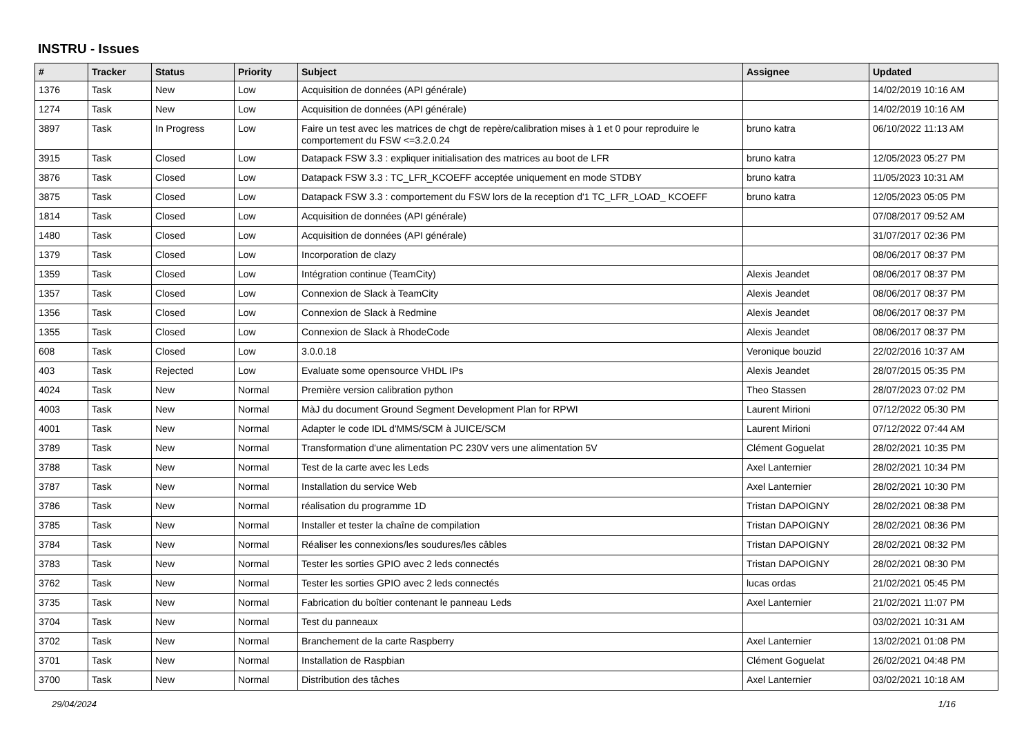INSTRU - Issues
| # | Tracker | Status | Priority | Subject | Assignee | Updated |
| --- | --- | --- | --- | --- | --- | --- |
| 1376 | Task | New | Low | Acquisition de données (API générale) | | 14/02/2019 10:16 AM |
| 1274 | Task | New | Low | Acquisition de données (API générale) | | 14/02/2019 10:16 AM |
| 3897 | Task | In Progress | Low | Faire un test avec les matrices de chgt de repère/calibration mises à 1 et 0 pour reproduire le comportement du FSW <=3.2.0.24 | bruno katra | 06/10/2022 11:13 AM |
| 3915 | Task | Closed | Low | Datapack FSW 3.3 : expliquer initialisation des matrices au boot de LFR | bruno katra | 12/05/2023 05:27 PM |
| 3876 | Task | Closed | Low | Datapack FSW 3.3 : TC_LFR_KCOEFF acceptée uniquement en mode STDBY | bruno katra | 11/05/2023 10:31 AM |
| 3875 | Task | Closed | Low | Datapack FSW 3.3 : comportement du FSW lors de la reception d'1 TC_LFR_LOAD_ KCOEFF | bruno katra | 12/05/2023 05:05 PM |
| 1814 | Task | Closed | Low | Acquisition de données (API générale) | | 07/08/2017 09:52 AM |
| 1480 | Task | Closed | Low | Acquisition de données (API générale) | | 31/07/2017 02:36 PM |
| 1379 | Task | Closed | Low | Incorporation de clazy | | 08/06/2017 08:37 PM |
| 1359 | Task | Closed | Low | Intégration continue (TeamCity) | Alexis Jeandet | 08/06/2017 08:37 PM |
| 1357 | Task | Closed | Low | Connexion de Slack à TeamCity | Alexis Jeandet | 08/06/2017 08:37 PM |
| 1356 | Task | Closed | Low | Connexion de Slack à Redmine | Alexis Jeandet | 08/06/2017 08:37 PM |
| 1355 | Task | Closed | Low | Connexion de Slack à RhodeCode | Alexis Jeandet | 08/06/2017 08:37 PM |
| 608 | Task | Closed | Low | 3.0.0.18 | Veronique bouzid | 22/02/2016 10:37 AM |
| 403 | Task | Rejected | Low | Evaluate some opensource VHDL IPs | Alexis Jeandet | 28/07/2015 05:35 PM |
| 4024 | Task | New | Normal | Première version calibration python | Theo Stassen | 28/07/2023 07:02 PM |
| 4003 | Task | New | Normal | MàJ du document Ground Segment Development Plan for RPWI | Laurent Mirioni | 07/12/2022 05:30 PM |
| 4001 | Task | New | Normal | Adapter le code IDL d'MMS/SCM à JUICE/SCM | Laurent Mirioni | 07/12/2022 07:44 AM |
| 3789 | Task | New | Normal | Transformation d'une alimentation PC 230V vers une alimentation 5V | Clément Goguelat | 28/02/2021 10:35 PM |
| 3788 | Task | New | Normal | Test de la carte avec les Leds | Axel Lanternier | 28/02/2021 10:34 PM |
| 3787 | Task | New | Normal | Installation du service Web | Axel Lanternier | 28/02/2021 10:30 PM |
| 3786 | Task | New | Normal | réalisation du programme 1D | Tristan DAPOIGNY | 28/02/2021 08:38 PM |
| 3785 | Task | New | Normal | Installer et tester la chaîne de compilation | Tristan DAPOIGNY | 28/02/2021 08:36 PM |
| 3784 | Task | New | Normal | Réaliser les connexions/les soudures/les câbles | Tristan DAPOIGNY | 28/02/2021 08:32 PM |
| 3783 | Task | New | Normal | Tester les sorties GPIO avec 2 leds connectés | Tristan DAPOIGNY | 28/02/2021 08:30 PM |
| 3762 | Task | New | Normal | Tester les sorties GPIO avec 2 leds connectés | lucas ordas | 21/02/2021 05:45 PM |
| 3735 | Task | New | Normal | Fabrication du boîtier contenant le panneau Leds | Axel Lanternier | 21/02/2021 11:07 PM |
| 3704 | Task | New | Normal | Test du panneaux | | 03/02/2021 10:31 AM |
| 3702 | Task | New | Normal | Branchement de la carte Raspberry | Axel Lanternier | 13/02/2021 01:08 PM |
| 3701 | Task | New | Normal | Installation de Raspbian | Clément Goguelat | 26/02/2021 04:48 PM |
| 3700 | Task | New | Normal | Distribution des tâches | Axel Lanternier | 03/02/2021 10:18 AM |
29/04/2024 1/16